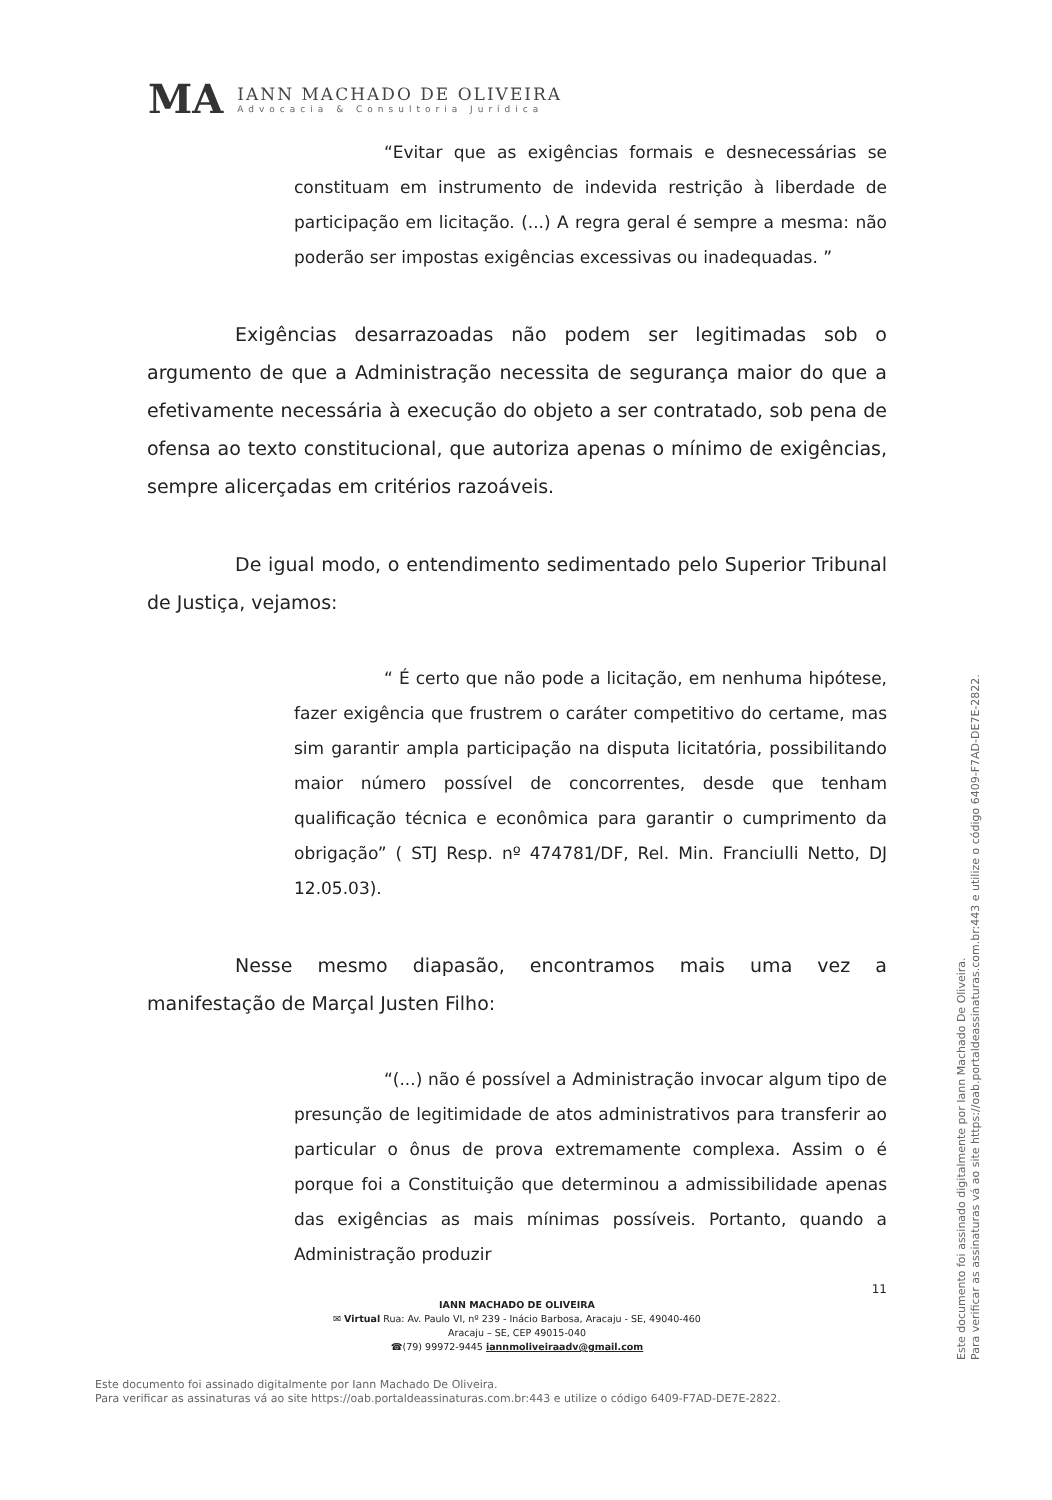MA
IANN MACHADO DE OLIVEIRA
Advocacia & Consultoria Jurídica
“Evitar que as exigências formais e desnecessárias se constituam em instrumento de indevida restrição à liberdade de participação em licitação. (...) A regra geral é sempre a mesma: não poderão ser impostas exigências excessivas ou inadequadas. ”
Exigências desarrazoadas não podem ser legitimadas sob o argumento de que a Administração necessita de segurança maior do que a efetivamente necessária à execução do objeto a ser contratado, sob pena de ofensa ao texto constitucional, que autoriza apenas o mínimo de exigências, sempre alicerçadas em critérios razoáveis.
De igual modo, o entendimento sedimentado pelo Superior Tribunal de Justiça, vejamos:
“ É certo que não pode a licitação, em nenhuma hipótese, fazer exigência que frustrem o caráter competitivo do certame, mas sim garantir ampla participação na disputa licitatória, possibilitando maior número possível de concorrentes, desde que tenham qualificação técnica e econômica para garantir o cumprimento da obrigação” ( STJ Resp. nº 474781/DF, Rel. Min. Franciulli Netto, DJ 12.05.03).
Nesse mesmo diapasão, encontramos mais uma vez a manifestação de Marçal Justen Filho:
“(...) não é possível a Administração invocar algum tipo de presunção de legitimidade de atos administrativos para transferir ao particular o ônus de prova extremamente complexa. Assim o é porque foi a Constituição que determinou a admissibilidade apenas das exigências as mais mínimas possíveis. Portanto, quando a Administração produzir
11
IANN MACHADO DE OLIVEIRA
✉ Virtual Rua: Av. Paulo VI, nº 239 - Inácio Barbosa, Aracaju - SE, 49040-460
Aracaju – SE, CEP 49015-040
☎(79) 99972-9445 iannmoliveiraadv@gmail.com
Este documento foi assinado digitalmente por Iann Machado De Oliveira.
Para verificar as assinaturas vá ao site https://oab.portaldeassinaturas.com.br:443 e utilize o código 6409-F7AD-DE7E-2822.
Este documento foi assinado digitalmente por Iann Machado De Oliveira.
Para verificar as assinaturas vá ao site https://oab.portaldeassinaturas.com.br:443 e utilize o código 6409-F7AD-DE7E-2822.